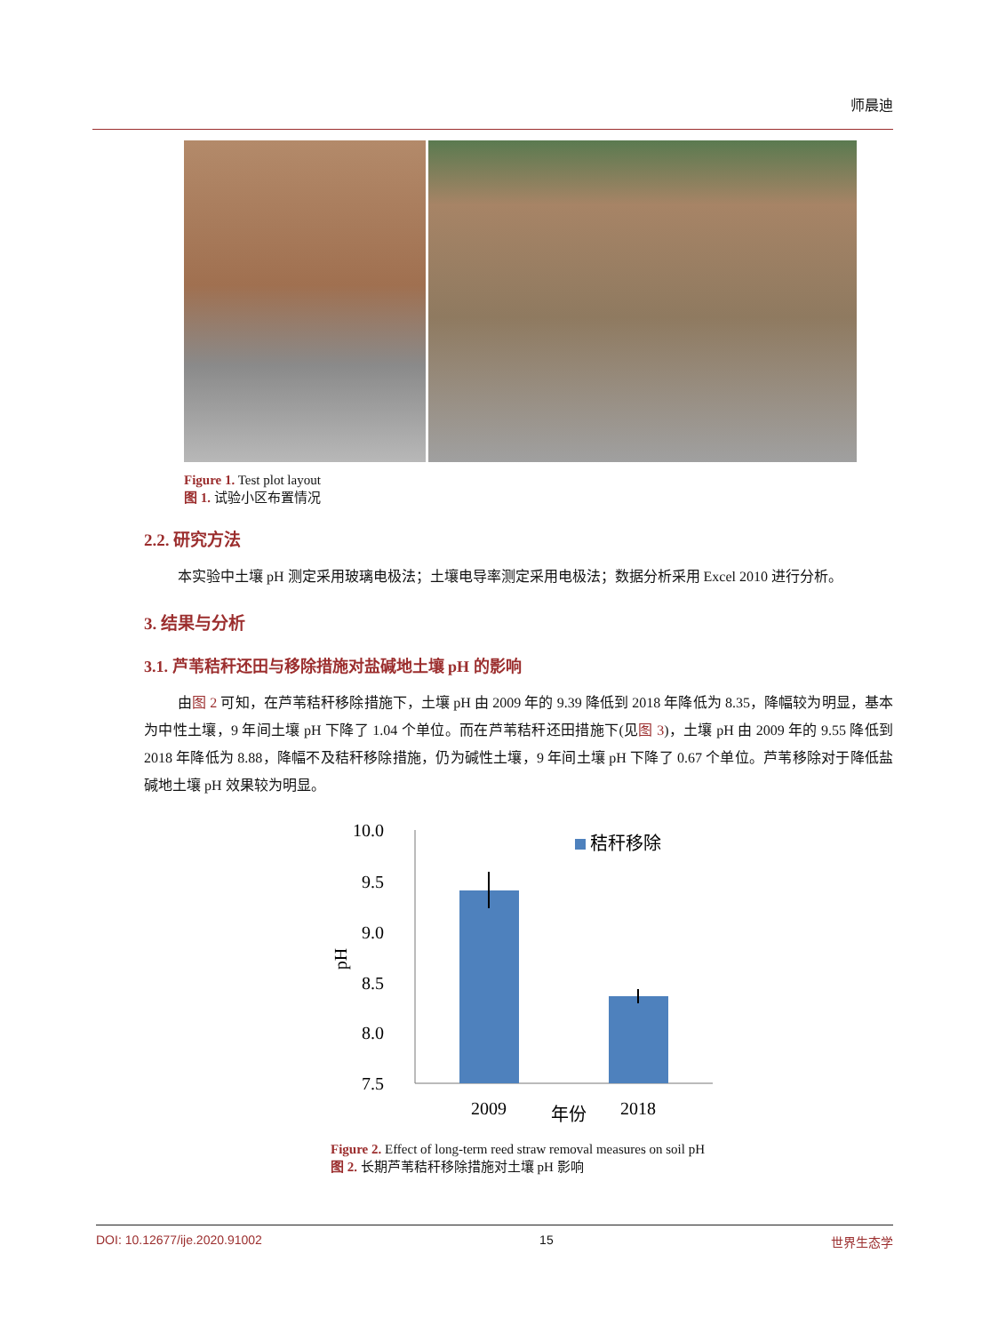师晨迪
Figure 1. Test plot layout
图 1. 试验小区布置情况
2.2. 研究方法
本实验中土壤 pH 测定采用玻璃电极法；土壤电导率测定采用电极法；数据分析采用 Excel 2010 进行分析。
3. 结果与分析
3.1. 芦苇秸秆还田与移除措施对盐碱地土壤 pH 的影响
由图 2 可知，在芦苇秸秆移除措施下，土壤 pH 由 2009 年的 9.39 降低到 2018 年降低为 8.35，降幅较为明显，基本为中性土壤，9 年间土壤 pH 下降了 1.04 个单位。而在芦苇秸秆还田措施下(见图 3)，土壤 pH 由 2009 年的 9.55 降低到 2018 年降低为 8.88，降幅不及秸秆移除措施，仍为碱性土壤，9 年间土壤 pH 下降了 0.67 个单位。芦苇移除对于降低盐碱地土壤 pH 效果较为明显。
10.0
9.5
9.0
8.5
8.0
7.5
pH
秸秆移除
2009
年份
2018
Figure 2. Effect of long-term reed straw removal measures on soil pH
图 2. 长期芦苇秸秆移除措施对土壤 pH 影响
DOI: 10.12677/ije.2020.91002 15 世界生态学